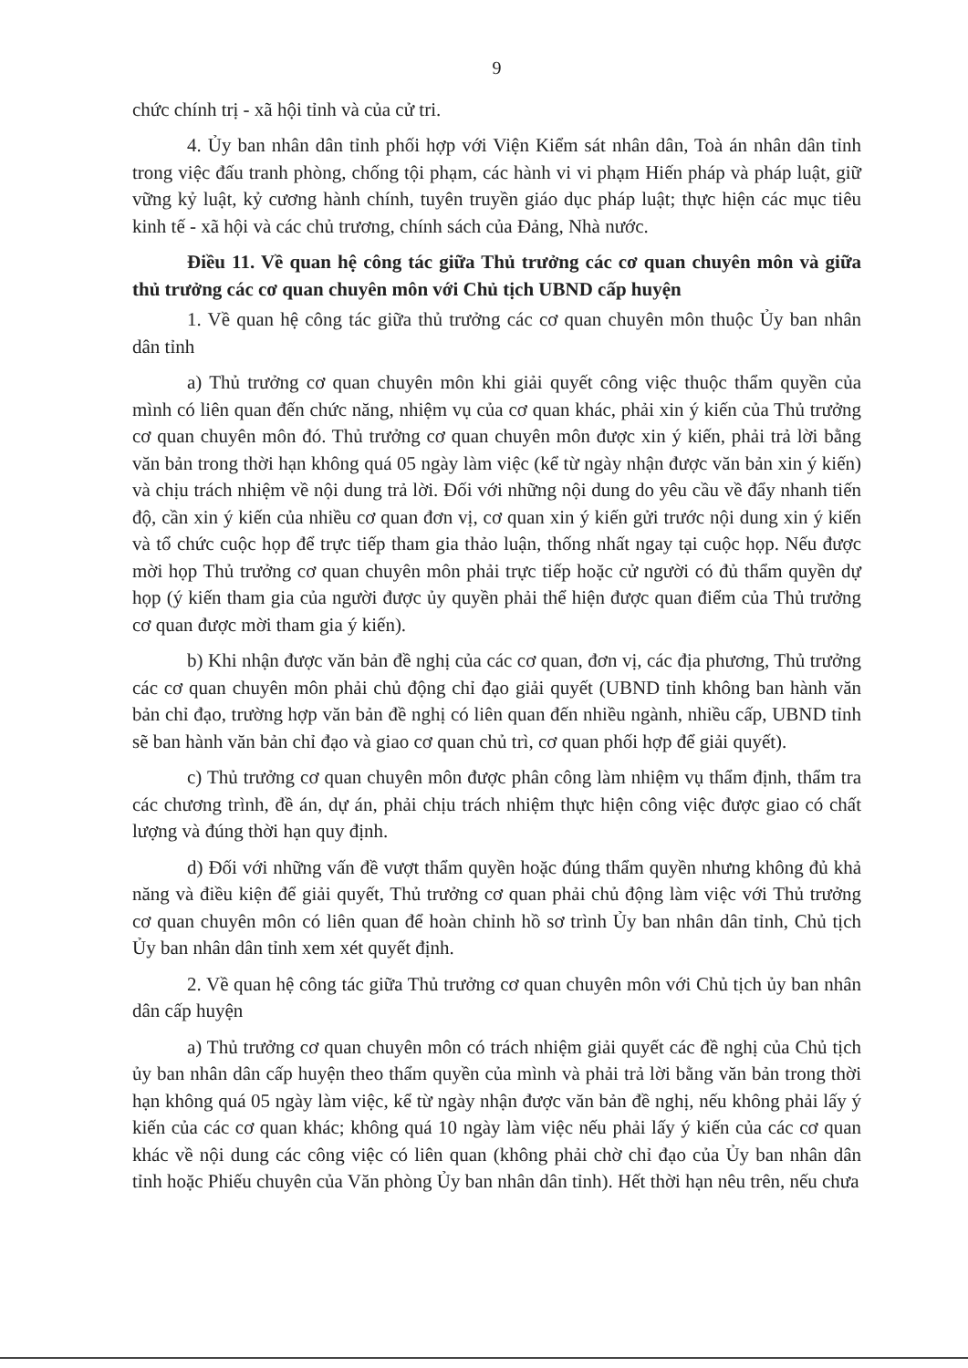9
chức chính trị - xã hội tỉnh và của cử tri.
4. Ủy ban nhân dân tỉnh phối hợp với Viện Kiểm sát nhân dân, Toà án nhân dân tỉnh trong việc đấu tranh phòng, chống tội phạm, các hành vi vi phạm Hiến pháp và pháp luật, giữ vững kỷ luật, kỷ cương hành chính, tuyên truyền giáo dục pháp luật; thực hiện các mục tiêu kinh tế - xã hội và các chủ trương, chính sách của Đảng, Nhà nước.
Điều 11. Về quan hệ công tác giữa Thủ trưởng các cơ quan chuyên môn và giữa thủ trưởng các cơ quan chuyên môn với Chủ tịch UBND cấp huyện
1. Về quan hệ công tác giữa thủ trưởng các cơ quan chuyên môn thuộc Ủy ban nhân dân tỉnh
a) Thủ trưởng cơ quan chuyên môn khi giải quyết công việc thuộc thẩm quyền của mình có liên quan đến chức năng, nhiệm vụ của cơ quan khác, phải xin ý kiến của Thủ trưởng cơ quan chuyên môn đó. Thủ trưởng cơ quan chuyên môn được xin ý kiến, phải trả lời bằng văn bản trong thời hạn không quá 05 ngày làm việc (kể từ ngày nhận được văn bản xin ý kiến) và chịu trách nhiệm về nội dung trả lời. Đối với những nội dung do yêu cầu về đẩy nhanh tiến độ, cần xin ý kiến của nhiều cơ quan đơn vị, cơ quan xin ý kiến gửi trước nội dung xin ý kiến và tổ chức cuộc họp để trực tiếp tham gia thảo luận, thống nhất ngay tại cuộc họp. Nếu được mời họp Thủ trưởng cơ quan chuyên môn phải trực tiếp hoặc cử người có đủ thẩm quyền dự họp (ý kiến tham gia của người được ủy quyền phải thể hiện được quan điểm của Thủ trưởng cơ quan được mời tham gia ý kiến).
b) Khi nhận được văn bản đề nghị của các cơ quan, đơn vị, các địa phương, Thủ trưởng các cơ quan chuyên môn phải chủ động chỉ đạo giải quyết (UBND tỉnh không ban hành văn bản chỉ đạo, trường hợp văn bản đề nghị có liên quan đến nhiều ngành, nhiều cấp, UBND tỉnh sẽ ban hành văn bản chỉ đạo và giao cơ quan chủ trì, cơ quan phối hợp để giải quyết).
c) Thủ trưởng cơ quan chuyên môn được phân công làm nhiệm vụ thẩm định, thẩm tra các chương trình, đề án, dự án, phải chịu trách nhiệm thực hiện công việc được giao có chất lượng và đúng thời hạn quy định.
d) Đối với những vấn đề vượt thẩm quyền hoặc đúng thẩm quyền nhưng không đủ khả năng và điều kiện để giải quyết, Thủ trưởng cơ quan phải chủ động làm việc với Thủ trưởng cơ quan chuyên môn có liên quan để hoàn chỉnh hồ sơ trình Ủy ban nhân dân tỉnh, Chủ tịch Ủy ban nhân dân tỉnh xem xét quyết định.
2. Về quan hệ công tác giữa Thủ trưởng cơ quan chuyên môn với Chủ tịch ủy ban nhân dân cấp huyện
a) Thủ trưởng cơ quan chuyên môn có trách nhiệm giải quyết các đề nghị của Chủ tịch ủy ban nhân dân cấp huyện theo thẩm quyền của mình và phải trả lời bằng văn bản trong thời hạn không quá 05 ngày làm việc, kể từ ngày nhận được văn bản đề nghị, nếu không phải lấy ý kiến của các cơ quan khác; không quá 10 ngày làm việc nếu phải lấy ý kiến của các cơ quan khác về nội dung các công việc có liên quan (không phải chờ chỉ đạo của Ủy ban nhân dân tỉnh hoặc Phiếu chuyên của Văn phòng Ủy ban nhân dân tỉnh). Hết thời hạn nêu trên, nếu chưa